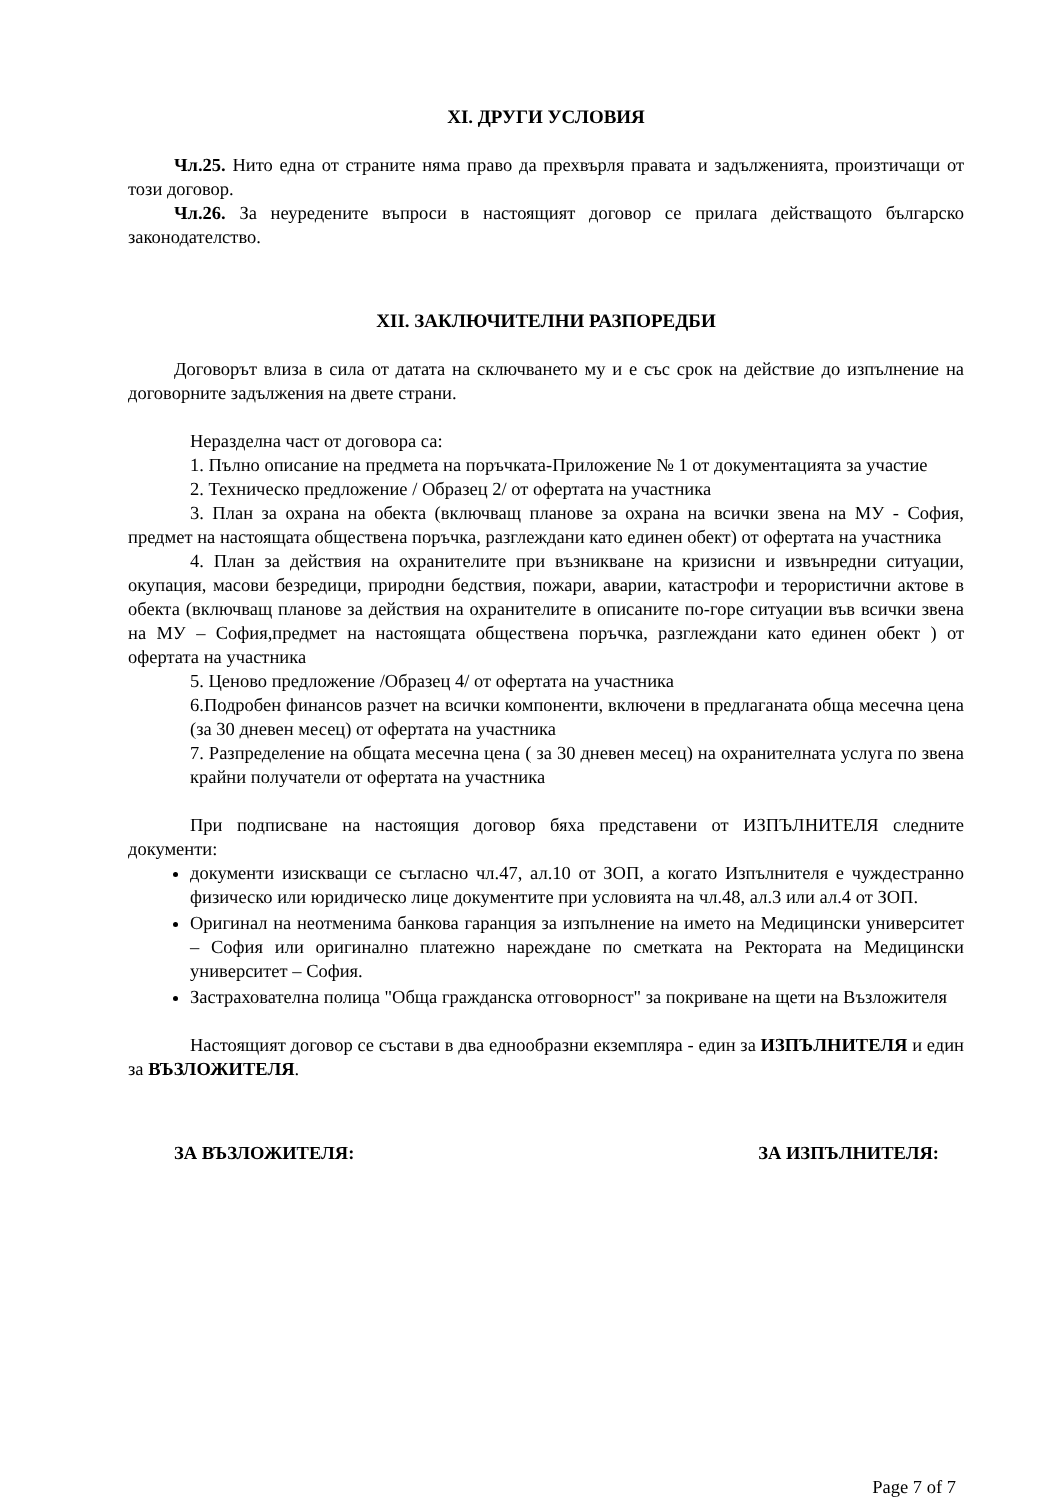XI. ДРУГИ УСЛОВИЯ
Чл.25. Нито една от страните няма право да прехвърля правата и задълженията, произтичащи от този договор.
Чл.26. За неуредените въпроси в настоящият договор се прилага действащото българско законодателство.
XII. ЗАКЛЮЧИТЕЛНИ РАЗПОРЕДБИ
Договорът влиза в сила от датата на сключването му и е със срок на действие до изпълнение на договорните задължения на двете страни.
Неразделна част от договора са:
1. Пълно описание на предмета на поръчката-Приложение № 1 от документацията за участие
2. Техническо предложение / Образец 2/ от офертата на участника
3. План за охрана на обекта (включващ планове за охрана на всички звена на МУ - София, предмет на настоящата обществена поръчка, разглеждани като единен обект) от офертата на участника
4. План за действия на охранителите при възникване на кризисни и извънредни ситуации, окупация, масови безредици, природни бедствия, пожари, аварии, катастрофи и терористични актове в обекта (включващ планове за действия на охранителите в описаните по-горе ситуации във всички звена на МУ – София,предмет на настоящата обществена поръчка, разглеждани като единен обект ) от офертата на участника
5. Ценово предложение /Образец 4/ от офертата на участника
6.Подробен финансов разчет на всички компоненти, включени в предлаганата обща месечна цена (за 30 дневен месец) от офертата на участника
7. Разпределение на общата месечна цена ( за 30 дневен месец) на охранителната услуга по звена крайни получатели от офертата на участника
При подписване на настоящия договор бяха представени от ИЗПЪЛНИТЕЛЯ следните документи:
документи изискващи се съгласно чл.47, ал.10 от ЗОП, а когато Изпълнителя е чуждестранно физическо или юридическо лице документите при условията на чл.48, ал.3 или ал.4 от ЗОП.
Оригинал на неотменима банкова гаранция за изпълнение на името на Медицински университет – София или оригинално платежно нареждане по сметката на Ректората на Медицински университет – София.
Застрахователна полица "Обща гражданска отговорност" за покриване на щети на Възложителя
Настоящият договор се състави в два еднообразни екземпляра - един за ИЗПЪЛНИТЕЛЯ и един за ВЪЗЛОЖИТЕЛЯ.
ЗА ВЪЗЛОЖИТЕЛЯ: ЗА ИЗПЪЛНИТЕЛЯ:
Page 7 of 7